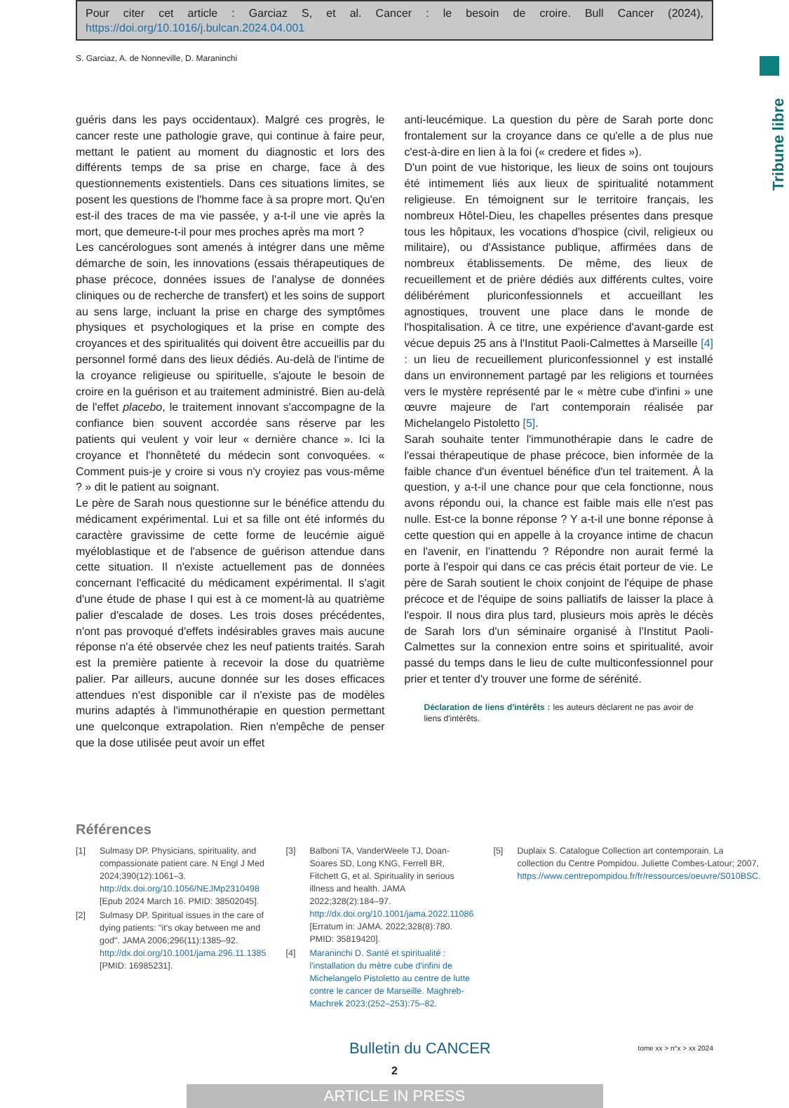Pour citer cet article : Garciaz S, et al. Cancer : le besoin de croire. Bull Cancer (2024), https://doi.org/10.1016/j.bulcan.2024.04.001
S. Garciaz, A. de Nonneville, D. Maraninchi
Tribune libre
guéris dans les pays occidentaux). Malgré ces progrès, le cancer reste une pathologie grave, qui continue à faire peur, mettant le patient au moment du diagnostic et lors des différents temps de sa prise en charge, face à des questionnements existentiels. Dans ces situations limites, se posent les questions de l'homme face à sa propre mort. Qu'en est-il des traces de ma vie passée, y a-t-il une vie après la mort, que demeure-t-il pour mes proches après ma mort ?
Les cancérologues sont amenés à intégrer dans une même démarche de soin, les innovations (essais thérapeutiques de phase précoce, données issues de l'analyse de données cliniques ou de recherche de transfert) et les soins de support au sens large, incluant la prise en charge des symptômes physiques et psychologiques et la prise en compte des croyances et des spiritualités qui doivent être accueillis par du personnel formé dans des lieux dédiés. Au-delà de l'intime de la croyance religieuse ou spirituelle, s'ajoute le besoin de croire en la guérison et au traitement administré. Bien au-delà de l'effet placebo, le traitement innovant s'accompagne de la confiance bien souvent accordée sans réserve par les patients qui veulent y voir leur « dernière chance ». Ici la croyance et l'honnêteté du médecin sont convoquées. « Comment puis-je y croire si vous n'y croyiez pas vous-même ? » dit le patient au soignant.
Le père de Sarah nous questionne sur le bénéfice attendu du médicament expérimental. Lui et sa fille ont été informés du caractère gravissime de cette forme de leucémie aiguë myéloblastique et de l'absence de guérison attendue dans cette situation. Il n'existe actuellement pas de données concernant l'efficacité du médicament expérimental. Il s'agit d'une étude de phase I qui est à ce moment-là au quatrième palier d'escalade de doses. Les trois doses précédentes, n'ont pas provoqué d'effets indésirables graves mais aucune réponse n'a été observée chez les neuf patients traités. Sarah est la première patiente à recevoir la dose du quatrième palier. Par ailleurs, aucune donnée sur les doses efficaces attendues n'est disponible car il n'existe pas de modèles murins adaptés à l'immunothérapie en question permettant une quelconque extrapolation. Rien n'empêche de penser que la dose utilisée peut avoir un effet
anti-leucémique. La question du père de Sarah porte donc frontalement sur la croyance dans ce qu'elle a de plus nue c'est-à-dire en lien à la foi (« credere et fides »).
D'un point de vue historique, les lieux de soins ont toujours été intimement liés aux lieux de spiritualité notamment religieuse. En témoignent sur le territoire français, les nombreux Hôtel-Dieu, les chapelles présentes dans presque tous les hôpitaux, les vocations d'hospice (civil, religieux ou militaire), ou d'Assistance publique, affirmées dans de nombreux établissements. De même, des lieux de recueillement et de prière dédiés aux différents cultes, voire délibérément pluriconfessionnels et accueillant les agnostiques, trouvent une place dans le monde de l'hospitalisation. À ce titre, une expérience d'avant-garde est vécue depuis 25 ans à l'Institut Paoli-Calmettes à Marseille [4] : un lieu de recueillement pluriconfessionnel y est installé dans un environnement partagé par les religions et tournées vers le mystère représenté par le « mètre cube d'infini » une œuvre majeure de l'art contemporain réalisée par Michelangelo Pistoletto [5].
Sarah souhaite tenter l'immunothérapie dans le cadre de l'essai thérapeutique de phase précoce, bien informée de la faible chance d'un éventuel bénéfice d'un tel traitement. À la question, y a-t-il une chance pour que cela fonctionne, nous avons répondu oui, la chance est faible mais elle n'est pas nulle. Est-ce la bonne réponse ? Y a-t-il une bonne réponse à cette question qui en appelle à la croyance intime de chacun en l'avenir, en l'inattendu ? Répondre non aurait fermé la porte à l'espoir qui dans ce cas précis était porteur de vie. Le père de Sarah soutient le choix conjoint de l'équipe de phase précoce et de l'équipe de soins palliatifs de laisser la place à l'espoir. Il nous dira plus tard, plusieurs mois après le décès de Sarah lors d'un séminaire organisé à l'Institut Paoli-Calmettes sur la connexion entre soins et spiritualité, avoir passé du temps dans le lieu de culte multiconfessionnel pour prier et tenter d'y trouver une forme de sérénité.
Déclaration de liens d'intérêts : les auteurs déclarent ne pas avoir de liens d'intérêts.
Références
[1] Sulmasy DP. Physicians, spirituality, and compassionate patient care. N Engl J Med 2024;390(12):1061–3. http://dx.doi.org/10.1056/NEJMp2310498 [Epub 2024 March 16. PMID: 38502045].
[2] Sulmasy DP. Spiritual issues in the care of dying patients: "it's okay between me and god". JAMA 2006;296(11):1385–92. http://dx.doi.org/10.1001/jama.296.11.1385 [PMID: 16985231].
[3] Balboni TA, VanderWeele TJ, Doan-Soares SD, Long KNG, Ferrell BR, Fitchett G, et al. Spirituality in serious illness and health. JAMA 2022;328(2):184–97. http://dx.doi.org/10.1001/jama.2022.11086 [Erratum in: JAMA. 2022;328(8):780. PMID: 35819420].
[4] Maraninchi D. Santé et spiritualité : l'installation du mètre cube d'infini de Michelangelo Pistoletto au centre de lutte contre le cancer de Marseille. Maghreb-Machrek 2023;(252–253):75–82.
[5] Duplaix S. Catalogue Collection art contemporain. La collection du Centre Pompidou. Juliette Combes-Latour; 2007, https://www.centrepompidou.fr/fr/ressources/oeuvre/S010BSC.
Bulletin du CANCER tome xx > n°x > xx 2024
2
ARTICLE IN PRESS